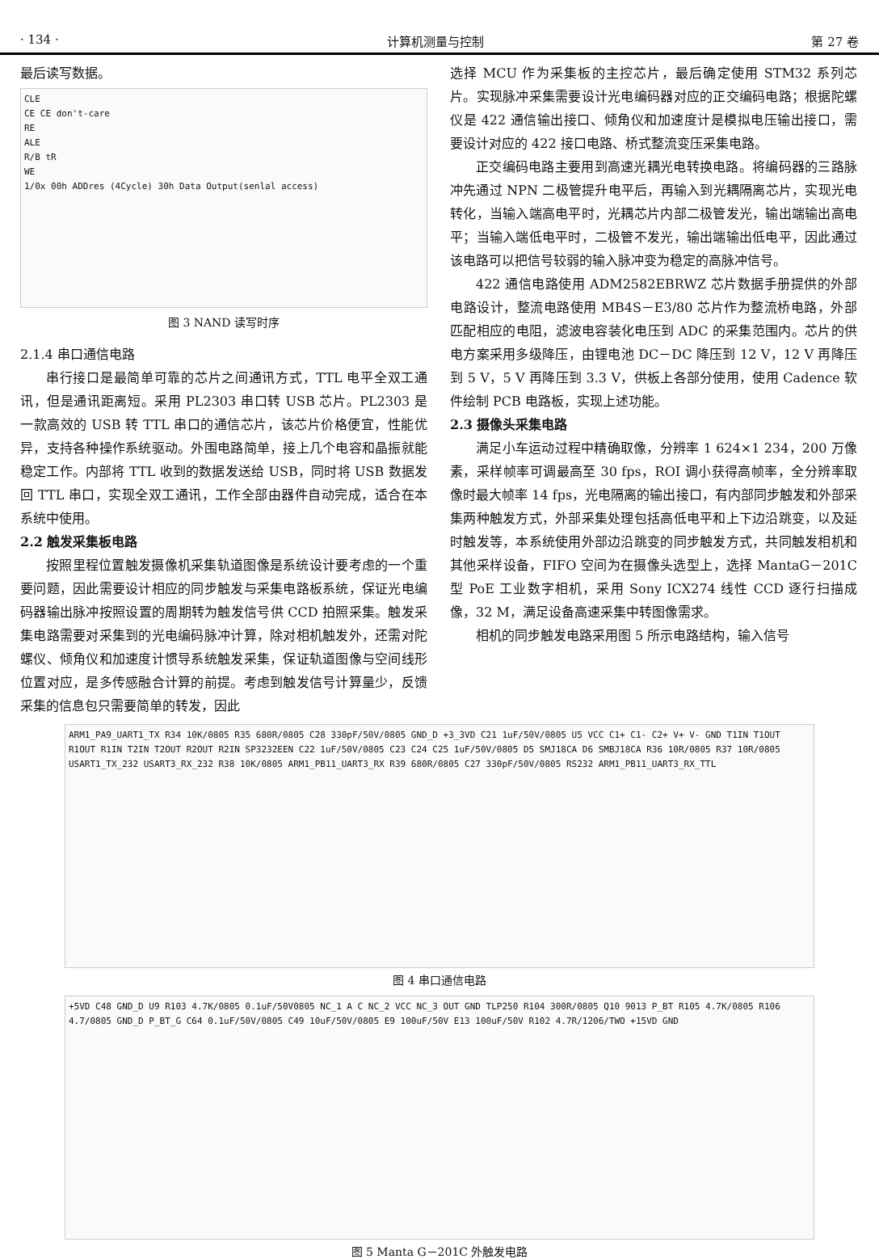· 134 · 计算机测量与控制 第 27 卷
最后读写数据。
CLE
CE CE don't-care
RE
ALE
R/B tR
WE
1/0x 00h ADDres (4Cycle) 30h Data Output(senlal access)
图 3 NAND 读写时序
2.1.4 串口通信电路
串行接口是最简单可靠的芯片之间通讯方式，TTL 电平全双工通讯，但是通讯距离短。采用 PL2303 串口转 USB 芯片。PL2303 是一款高效的 USB 转 TTL 串口的通信芯片，该芯片价格便宜，性能优异，支持各种操作系统驱动。外围电路简单，接上几个电容和晶振就能稳定工作。内部将 TTL 收到的数据发送给 USB，同时将 USB 数据发回 TTL 串口，实现全双工通讯，工作全部由器件自动完成，适合在本系统中使用。
2.2 触发采集板电路
按照里程位置触发摄像机采集轨道图像是系统设计要考虑的一个重要问题，因此需要设计相应的同步触发与采集电路板系统，保证光电编码器输出脉冲按照设置的周期转为触发信号供 CCD 拍照采集。触发采集电路需要对采集到的光电编码脉冲计算，除对相机触发外，还需对陀螺仪、倾角仪和加速度计惯导系统触发采集，保证轨道图像与空间线形位置对应，是多传感融合计算的前提。考虑到触发信号计算量少，反馈采集的信息包只需要简单的转发，因此
选择 MCU 作为采集板的主控芯片，最后确定使用 STM32 系列芯片。实现脉冲采集需要设计光电编码器对应的正交编码电路；根据陀螺仪是 422 通信输出接口、倾角仪和加速度计是模拟电压输出接口，需要设计对应的 422 接口电路、桥式整流变压采集电路。
正交编码电路主要用到高速光耦光电转换电路。将编码器的三路脉冲先通过 NPN 二极管提升电平后，再输入到光耦隔离芯片，实现光电转化，当输入端高电平时，光耦芯片内部二极管发光，输出端输出高电平；当输入端低电平时，二极管不发光，输出端输出低电平，因此通过该电路可以把信号较弱的输入脉冲变为稳定的高脉冲信号。
422 通信电路使用 ADM2582EBRWZ 芯片数据手册提供的外部电路设计，整流电路使用 MB4S－E3/80 芯片作为整流桥电路，外部匹配相应的电阻，滤波电容装化电压到 ADC 的采集范围内。芯片的供电方案采用多级降压，由锂电池 DC－DC 降压到 12 V，12 V 再降压到 5 V，5 V 再降压到 3.3 V，供板上各部分使用，使用 Cadence 软件绘制 PCB 电路板，实现上述功能。
2.3 摄像头采集电路
满足小车运动过程中精确取像，分辨率 1 624×1 234，200 万像素，采样帧率可调最高至 30 fps，ROI 调小获得高帧率，全分辨率取像时最大帧率 14 fps，光电隔离的输出接口，有内部同步触发和外部采集两种触发方式，外部采集处理包括高低电平和上下边沿跳变，以及延时触发等，本系统使用外部边沿跳变的同步触发方式，共同触发相机和其他采样设备，FIFO 空间为在摄像头选型上，选择 MantaG－201C 型 PoE 工业数字相机，采用 Sony ICX274 线性 CCD 逐行扫描成像，32 M，满足设备高速采集中转图像需求。
相机的同步触发电路采用图 5 所示电路结构，输入信号
ARM1_PA9_UART1_TX R34 10K/0805 R35 680R/0805 C28 330pF/50V/0805 GND_D +3_3VD C21 1uF/50V/0805 U5 VCC C1+ C1- C2+ V+ V- GND T1IN T1OUT R1OUT R1IN T2IN T2OUT R2OUT R2IN SP3232EEN C22 1uF/50V/0805 C23 C24 C25 1uF/50V/0805 D5 SMJ18CA D6 SMBJ18CA R36 10R/0805 R37 10R/0805 USART1_TX_232 USART3_RX_232 R38 10K/0805 ARM1_PB11_UART3_RX R39 680R/0805 C27 330pF/50V/0805 RS232 ARM1_PB11_UART3_RX_TTL
图 4 串口通信电路
+5VD C48 GND_D U9 R103 4.7K/0805 0.1uF/50V0805 NC_1 A C NC_2 VCC NC_3 OUT GND TLP250 R104 300R/0805 Q10 9013 P_BT R105 4.7K/0805 R106 4.7/0805 GND_D P_BT_G C64 0.1uF/50V/0805 C49 10uF/50V/0805 E9 100uF/50V E13 100uF/50V R102 4.7R/1206/TWO +15VD GND
图 5 Manta G－201C 外触发电路